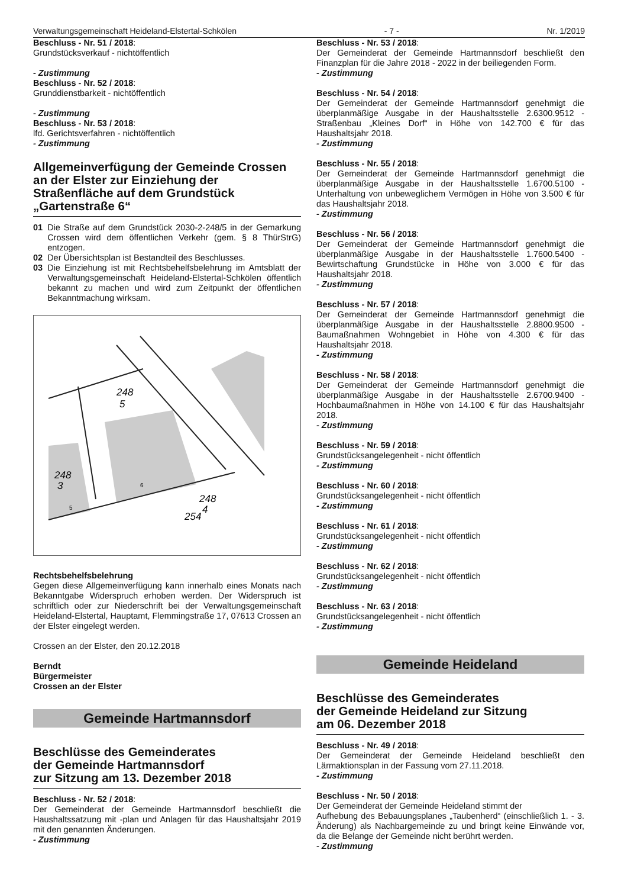Verwaltungsgemeinschaft Heideland-Elstertal-Schkölen - 7 - Nr. 1/2019
Beschluss - Nr. 51 / 2018:
Grundstücksverkauf - nichtöffentlich
- Zustimmung
Beschluss - Nr. 52 / 2018:
Grunddienstbarkeit - nichtöffentlich
- Zustimmung
Beschluss - Nr. 53 / 2018:
lfd. Gerichtsverfahren - nichtöffentlich
- Zustimmung
Allgemeinverfügung der Gemeinde Crossen an der Elster zur Einziehung der Straßenfläche auf dem Grundstück „Gartenstraße 6“
01 Die Straße auf dem Grundstück 2030-2-248/5 in der Gemarkung Crossen wird dem öffentlichen Verkehr (gem. § 8 ThürStrG) entzogen.
02 Der Übersichtsplan ist Bestandteil des Beschlusses.
03 Die Einziehung ist mit Rechtsbehelfsbelehrung im Amtsblatt der Verwaltungsgemeinschaft Heideland-Elstertal-Schkölen öffentlich bekannt zu machen und wird zum Zeitpunkt der öffentlichen Bekanntmachung wirksam.
248
5
248
3
254
248
4
6
5
Rechtsbehelfsbelehrung
Gegen diese Allgemeinverfügung kann innerhalb eines Monats nach Bekanntgabe Widerspruch erhoben werden. Der Widerspruch ist schriftlich oder zur Niederschrift bei der Verwaltungsgemeinschaft Heideland-Elstertal, Hauptamt, Flemmingstraße 17, 07613 Crossen an der Elster eingelegt werden.
Crossen an der Elster, den 20.12.2018
Berndt
Bürgermeister
Crossen an der Elster
Gemeinde Hartmannsdorf
Beschlüsse des Gemeinderates
der Gemeinde Hartmannsdorf
zur Sitzung am 13. Dezember 2018
Beschluss - Nr. 52 / 2018:
Der Gemeinderat der Gemeinde Hartmannsdorf beschließt die Haushaltssatzung mit -plan und Anlagen für das Haushaltsjahr 2019 mit den genannten Änderungen.
- Zustimmung
Beschluss - Nr. 53 / 2018:
Der Gemeinderat der Gemeinde Hartmannsdorf beschließt den Finanzplan für die Jahre 2018 - 2022 in der beiliegenden Form.
- Zustimmung
Beschluss - Nr. 54 / 2018:
Der Gemeinderat der Gemeinde Hartmannsdorf genehmigt die überplanmäßige Ausgabe in der Haushaltsstelle 2.6300.9512 - Straßenbau „Kleines Dorf“ in Höhe von 142.700 € für das Haushaltsjahr 2018.
- Zustimmung
Beschluss - Nr. 55 / 2018:
Der Gemeinderat der Gemeinde Hartmannsdorf genehmigt die überplanmäßige Ausgabe in der Haushaltsstelle 1.6700.5100 - Unterhaltung von unbeweglichem Vermögen in Höhe von 3.500 € für das Haushaltsjahr 2018.
- Zustimmung
Beschluss - Nr. 56 / 2018:
Der Gemeinderat der Gemeinde Hartmannsdorf genehmigt die überplanmäßige Ausgabe in der Haushaltsstelle 1.7600.5400 - Bewirtschaftung Grundstücke in Höhe von 3.000 € für das Haushaltsjahr 2018.
- Zustimmung
Beschluss - Nr. 57 / 2018:
Der Gemeinderat der Gemeinde Hartmannsdorf genehmigt die überplanmäßige Ausgabe in der Haushaltsstelle 2.8800.9500 - Baumaßnahmen Wohngebiet in Höhe von 4.300 € für das Haushaltsjahr 2018.
- Zustimmung
Beschluss - Nr. 58 / 2018:
Der Gemeinderat der Gemeinde Hartmannsdorf genehmigt die überplanmäßige Ausgabe in der Haushaltsstelle 2.6700.9400 - Hochbaumaßnahmen in Höhe von 14.100 € für das Haushaltsjahr 2018.
- Zustimmung
Beschluss - Nr. 59 / 2018:
Grundstücksangelegenheit - nicht öffentlich
- Zustimmung
Beschluss - Nr. 60 / 2018:
Grundstücksangelegenheit - nicht öffentlich
- Zustimmung
Beschluss - Nr. 61 / 2018:
Grundstücksangelegenheit - nicht öffentlich
- Zustimmung
Beschluss - Nr. 62 / 2018:
Grundstücksangelegenheit - nicht öffentlich
- Zustimmung
Beschluss - Nr. 63 / 2018:
Grundstücksangelegenheit - nicht öffentlich
- Zustimmung
Gemeinde Heideland
Beschlüsse des Gemeinderates
der Gemeinde Heideland zur Sitzung
am 06. Dezember 2018
Beschluss - Nr. 49 / 2018:
Der Gemeinderat der Gemeinde Heideland beschließt den Lärmaktionsplan in der Fassung vom 27.11.2018.
- Zustimmung
Beschluss - Nr. 50 / 2018:
Der Gemeinderat der Gemeinde Heideland stimmt der
Aufhebung des Bebauungsplanes „Taubenherd“ (einschließlich 1. - 3. Änderung) als Nachbargemeinde zu und bringt keine Einwände vor, da die Belange der Gemeinde nicht berührt werden.
- Zustimmung